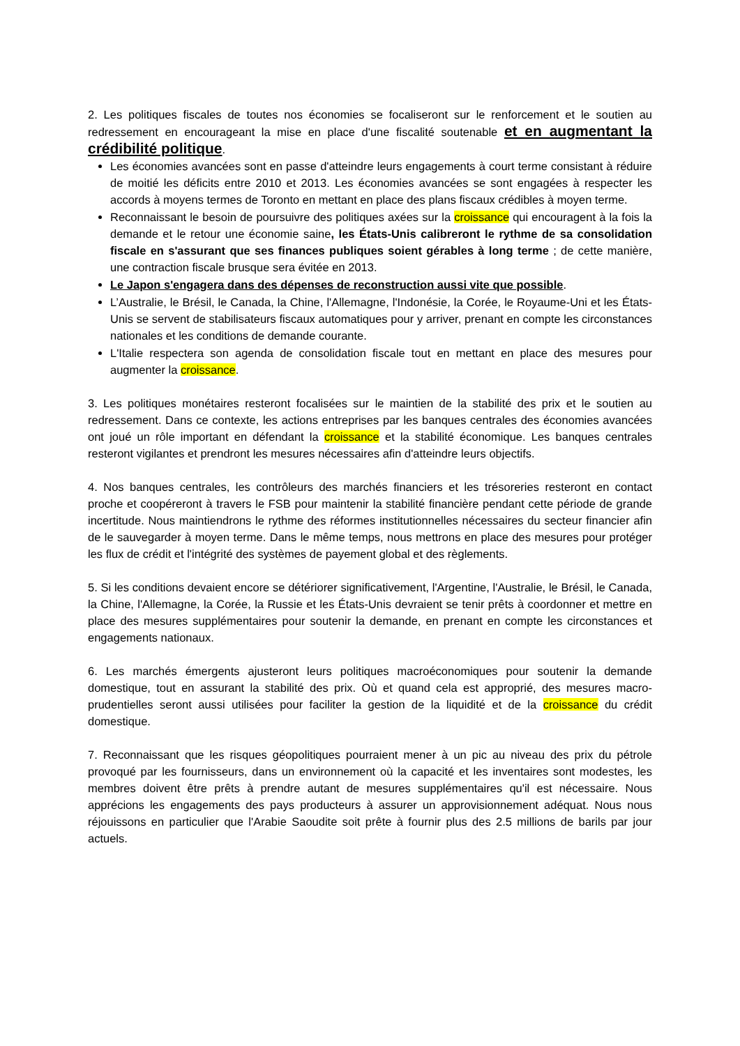2. Les politiques fiscales de toutes nos économies se focaliseront sur le renforcement et le soutien au redressement en encourageant la mise en place d'une fiscalité soutenable et en augmentant la crédibilité politique.
Les économies avancées sont en passe d'atteindre leurs engagements à court terme consistant à réduire de moitié les déficits entre 2010 et 2013. Les économies avancées se sont engagées à respecter les accords à moyens termes de Toronto en mettant en place des plans fiscaux crédibles à moyen terme.
Reconnaissant le besoin de poursuivre des politiques axées sur la croissance qui encouragent à la fois la demande et le retour une économie saine, les États-Unis calibreront le rythme de sa consolidation fiscale en s'assurant que ses finances publiques soient gérables à long terme ; de cette manière, une contraction fiscale brusque sera évitée en 2013.
Le Japon s'engagera dans des dépenses de reconstruction aussi vite que possible.
L’Australie, le Brésil, le Canada, la Chine, l'Allemagne, l'Indonésie, la Corée, le Royaume-Uni et les États-Unis se servent de stabilisateurs fiscaux automatiques pour y arriver, prenant en compte les circonstances nationales et les conditions de demande courante.
L'Italie respectera son agenda de consolidation fiscale tout en mettant en place des mesures pour augmenter la croissance.
3. Les politiques monétaires resteront focalisées sur le maintien de la stabilité des prix et le soutien au redressement. Dans ce contexte, les actions entreprises par les banques centrales des économies avancées ont joué un rôle important en défendant la croissance et la stabilité économique. Les banques centrales resteront vigilantes et prendront les mesures nécessaires afin d'atteindre leurs objectifs.
4. Nos banques centrales, les contrôleurs des marchés financiers et les trésoreries resteront en contact proche et coopéreront à travers le FSB pour maintenir la stabilité financière pendant cette période de grande incertitude. Nous maintiendrons le rythme des réformes institutionnelles nécessaires du secteur financier afin de le sauvegarder à moyen terme. Dans le même temps, nous mettrons en place des mesures pour protéger les flux de crédit et l'intégrité des systèmes de payement global et des règlements.
5. Si les conditions devaient encore se détériorer significativement, l'Argentine, l'Australie, le Brésil, le Canada, la Chine, l'Allemagne, la Corée, la Russie et les États-Unis devraient se tenir prêts à coordonner et mettre en place des mesures supplémentaires pour soutenir la demande, en prenant en compte les circonstances et engagements nationaux.
6. Les marchés émergents ajusteront leurs politiques macroéconomiques pour soutenir la demande domestique, tout en assurant la stabilité des prix. Où et quand cela est approprié, des mesures macro-prudentielles seront aussi utilisées pour faciliter la gestion de la liquidité et de la croissance du crédit domestique.
7. Reconnaissant que les risques géopolitiques pourraient mener à un pic au niveau des prix du pétrole provoqué par les fournisseurs, dans un environnement où la capacité et les inventaires sont modestes, les membres doivent être prêts à prendre autant de mesures supplémentaires qu'il est nécessaire. Nous apprécions les engagements des pays producteurs à assurer un approvisionnement adéquat. Nous nous réjouissons en particulier que l'Arabie Saoudite soit prête à fournir plus des 2.5 millions de barils par jour actuels.